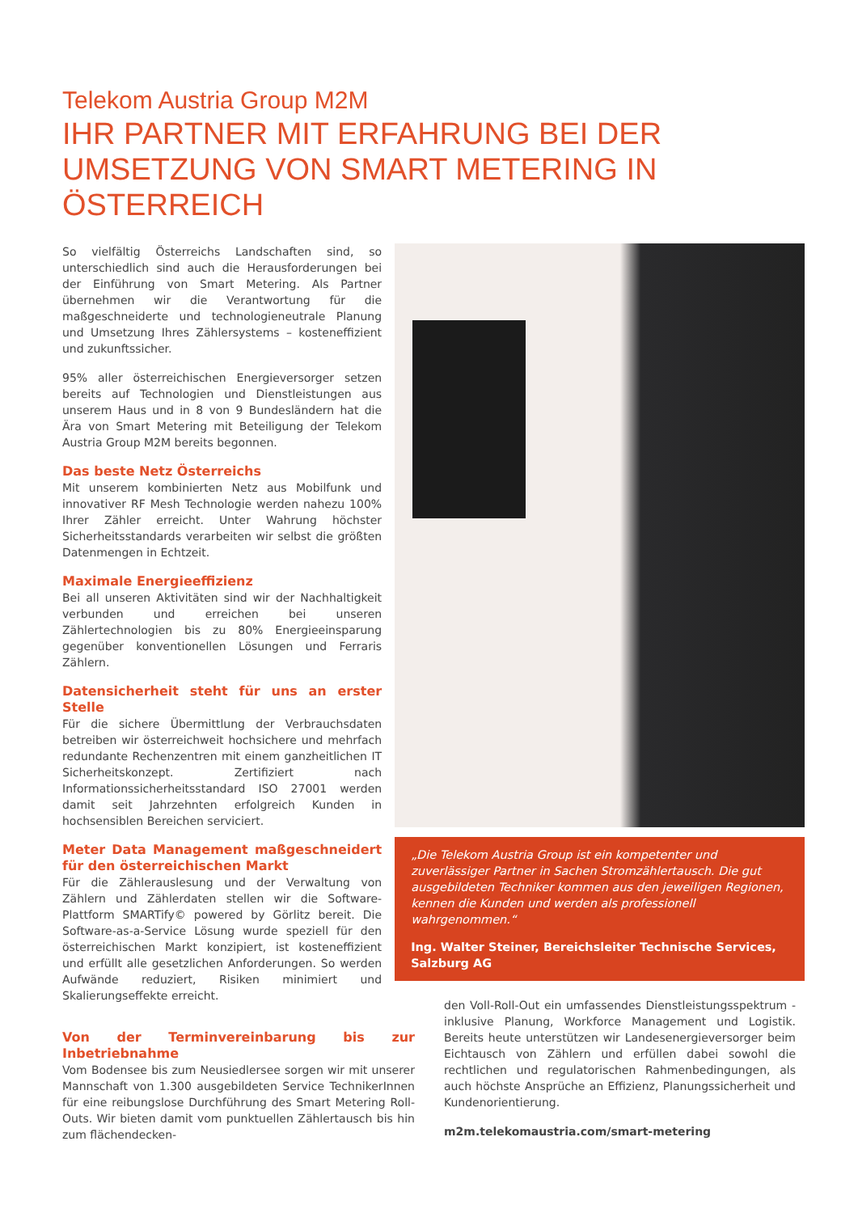Telekom Austria Group M2M
IHR PARTNER MIT ERFAHRUNG BEI DER
UMSETZUNG VON SMART METERING IN ÖSTERREICH
So vielfältig Österreichs Landschaften sind, so unterschiedlich sind auch die Herausforderungen bei der Einführung von Smart Metering. Als Partner übernehmen wir die Verantwortung für die maßgeschneiderte und technologieneutrale Planung und Umsetzung Ihres Zählersystems – kosteneffizient und zukunftssicher.
95% aller österreichischen Energieversorger setzen bereits auf Technologien und Dienstleistungen aus unserem Haus und in 8 von 9 Bundesländern hat die Ära von Smart Metering mit Beteiligung der Telekom Austria Group M2M bereits begonnen.
Das beste Netz Österreichs
Mit unserem kombinierten Netz aus Mobilfunk und innovativer RF Mesh Technologie werden nahezu 100% Ihrer Zähler erreicht. Unter Wahrung höchster Sicherheitsstandards verarbeiten wir selbst die größten Datenmengen in Echtzeit.
Maximale Energieeffizienz
Bei all unseren Aktivitäten sind wir der Nachhaltigkeit verbunden und erreichen bei unseren Zählertechnologien bis zu 80% Energieeinsparung gegenüber konventionellen Lösungen und Ferraris Zählern.
Datensicherheit steht für uns an erster Stelle
Für die sichere Übermittlung der Verbrauchsdaten betreiben wir österreichweit hochsichere und mehrfach redundante Rechenzentren mit einem ganzheitlichen IT Sicherheitskonzept. Zertifiziert nach Informationssicherheitsstandard ISO 27001 werden damit seit Jahrzehnten erfolgreich Kunden in hochsensiblen Bereichen serviciert.
Meter Data Management maßgeschneidert für den österreichischen Markt
Für die Zählerauslesung und der Verwaltung von Zählern und Zählerdaten stellen wir die Software-Plattform SMARTify© powered by Görlitz bereit. Die Software-as-a-Service Lösung wurde speziell für den österreichischen Markt konzipiert, ist kosteneffizient und erfüllt alle gesetzlichen Anforderungen. So werden Aufwände reduziert, Risiken minimiert und Skalierungseffekte erreicht.
„Die Telekom Austria Group ist ein kompetenter und zuverlässiger Partner in Sachen Stromzählertausch. Die gut ausgebildeten Techniker kommen aus den jeweiligen Regionen, kennen die Kunden und werden als professionell wahrgenommen.“Ing. Walter Steiner, Bereichsleiter Technische Services, Salzburg AG
Von der Terminvereinbarung bis zur Inbetriebnahme
Vom Bodensee bis zum Neusiedlersee sorgen wir mit unserer Mannschaft von 1.300 ausgebildeten Service TechnikerInnen für eine reibungslose Durchführung des Smart Metering Roll-Outs. Wir bieten damit vom punktuellen Zählertausch bis hin zum flächendecken-
den Voll-Roll-Out ein umfassendes Dienstleistungsspektrum - inklusive Planung, Workforce Management und Logistik. Bereits heute unterstützen wir Landesenergieversorger beim Eichtausch von Zählern und erfüllen dabei sowohl die rechtlichen und regulatorischen Rahmenbedingungen, als auch höchste Ansprüche an Effizienz, Planungssicherheit und Kundenorientierung.
m2m.telekomaustria.com/smart-metering